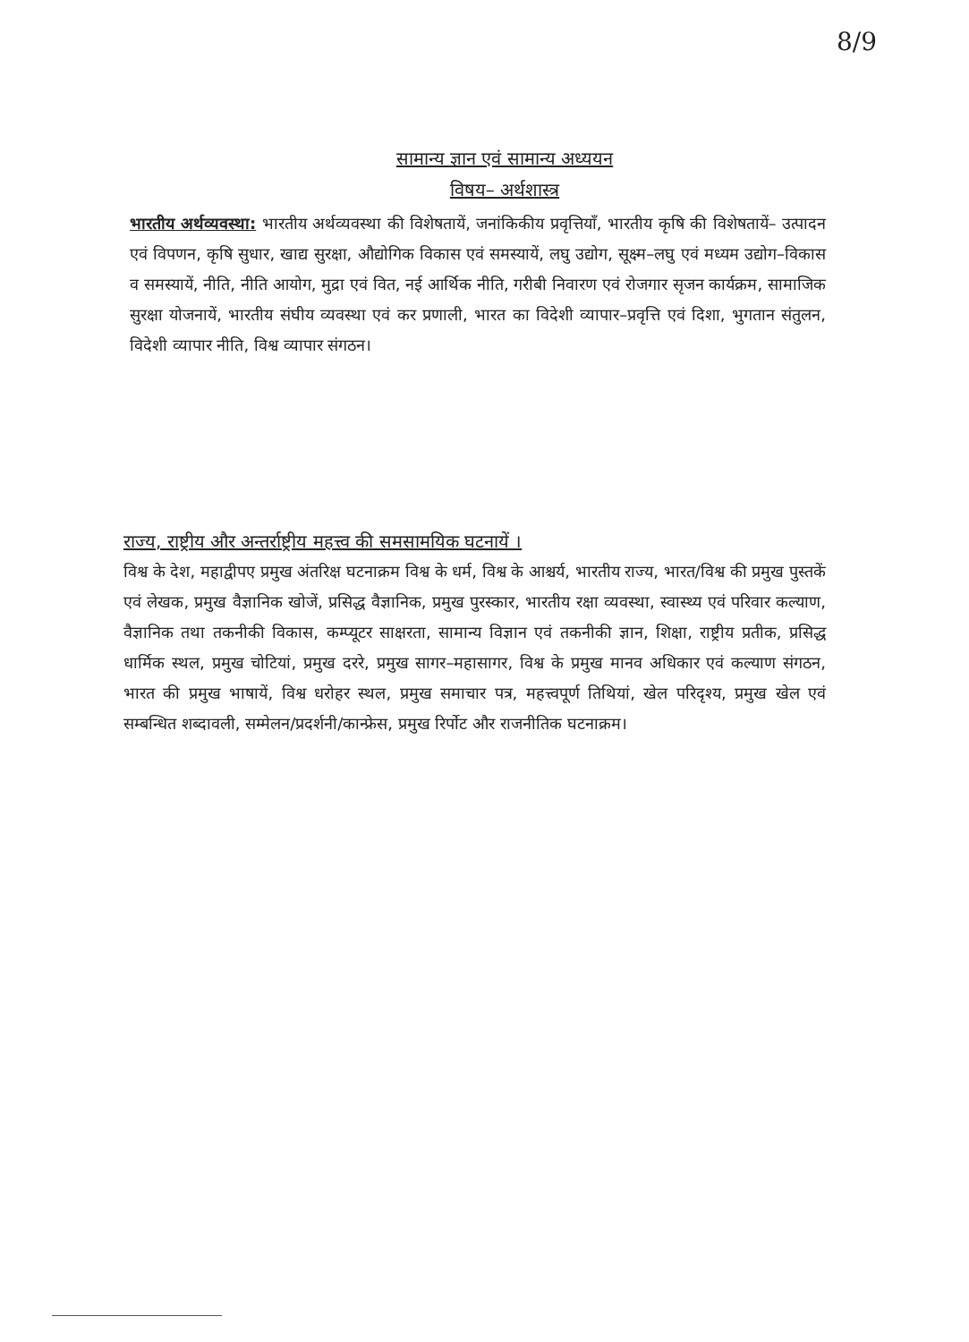8/9
सामान्य ज्ञान एवं सामान्य अध्ययन
विषय– अर्थशास्त्र
भारतीय अर्थव्यवस्था: भारतीय अर्थव्यवस्था की विशेषतायें, जनांकिकीय प्रवृत्तियाँ, भारतीय कृषि की विशेषतायें– उत्पादन एवं विपणन, कृषि सुधार, खाद्य सुरक्षा, औद्योगिक विकास एवं समस्यायें, लघु उद्योग, सूक्ष्म–लघु एवं मध्यम उद्योग–विकास व समस्यायें, नीति, नीति आयोग, मुद्रा एवं वित, नई आर्थिक नीति, गरीबी निवारण एवं रोजगार सृजन कार्यक्रम, सामाजिक सुरक्षा योजनायें, भारतीय संघीय व्यवस्था एवं कर प्रणाली, भारत का विदेशी व्यापार–प्रवृत्ति एवं दिशा, भुगतान संतुलन, विदेशी व्यापार नीति, विश्व व्यापार संगठन।
राज्य, राष्ट्रीय और अन्तर्राष्ट्रीय महत्त्व की समसामयिक घटनायें ।
विश्व के देश, महाद्वीपए प्रमुख अंतरिक्ष घटनाक्रम विश्व के धर्म, विश्व के आश्चर्य, भारतीय राज्य, भारत/विश्व की प्रमुख पुस्तकें एवं लेखक, प्रमुख वैज्ञानिक खोजें, प्रसिद्ध वैज्ञानिक, प्रमुख पुरस्कार, भारतीय रक्षा व्यवस्था, स्वास्थ्य एवं परिवार कल्याण, वैज्ञानिक तथा तकनीकी विकास, कम्प्यूटर साक्षरता, सामान्य विज्ञान एवं तकनीकी ज्ञान, शिक्षा, राष्ट्रीय प्रतीक, प्रसिद्ध धार्मिक स्थल, प्रमुख चोटियां, प्रमुख दररे, प्रमुख सागर–महासागर, विश्व के प्रमुख मानव अधिकार एवं कल्याण संगठन, भारत की प्रमुख भाषायें, विश्व धरोहर स्थल, प्रमुख समाचार पत्र, महत्त्वपूर्ण तिथियां, खेल परिदृश्य, प्रमुख खेल एवं सम्बन्धित शब्दावली, सम्मेलन/प्रदर्शनी/कान्फ्रेस, प्रमुख रिर्पोट और राजनीतिक घटनाक्रम।